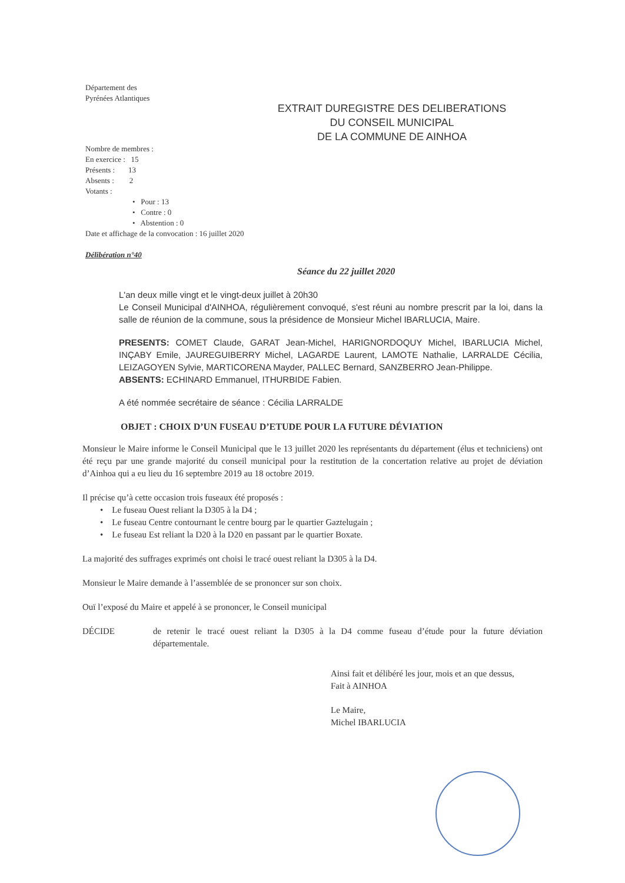Département des
Pyrénées Atlantiques
EXTRAIT DUREGISTRE DES DELIBERATIONS
DU CONSEIL MUNICIPAL
DE LA COMMUNE DE AINHOA
Nombre de membres :
En exercice : 15
Présents : 13
Absents : 2
Votants :
• Pour : 13
• Contre : 0
• Abstention : 0
Date et affichage de la convocation : 16 juillet 2020
Délibération n°40
Séance du 22 juillet 2020
L'an deux mille vingt et le vingt-deux juillet à 20h30
Le Conseil Municipal d'AINHOA, régulièrement convoqué, s'est réuni au nombre prescrit par la loi, dans la salle de réunion de la commune, sous la présidence de Monsieur Michel IBARLUCIA, Maire.
PRESENTS: COMET Claude, GARAT Jean-Michel, HARIGNORDOQUY Michel, IBARLUCIA Michel, INÇABY Emile, JAUREGUIBERRY Michel, LAGARDE Laurent, LAMOTE Nathalie, LARRALDE Cécilia, LEIZAGOYEN Sylvie, MARTICORENA Mayder, PALLEC Bernard, SANZBERRO Jean-Philippe.
ABSENTS: ECHINARD Emmanuel, ITHURBIDE Fabien.
A été nommée secrétaire de séance : Cécilia LARRALDE
OBJET : CHOIX D’UN FUSEAU D’ETUDE POUR LA FUTURE DÉVIATION
Monsieur le Maire informe le Conseil Municipal que le 13 juillet 2020 les représentants du département (élus et techniciens) ont été reçu par une grande majorité du conseil municipal pour la restitution de la concertation relative au projet de déviation d’Ainhoa qui a eu lieu du 16 septembre 2019 au 18 octobre 2019.
Il précise qu’à cette occasion trois fuseaux été proposés :
• Le fuseau Ouest reliant la D305 à la D4 ;
• Le fuseau Centre contournant le centre bourg par le quartier Gaztelugain ;
• Le fuseau Est reliant la D20 à la D20 en passant par le quartier Boxate.
La majorité des suffrages exprimés ont choisi le tracé ouest reliant la D305 à la D4.
Monsieur le Maire demande à l’assemblée de se prononcer sur son choix.
Ouï l’exposé du Maire et appelé à se prononcer, le Conseil municipal
DÉCIDE de retenir le tracé ouest reliant la D305 à la D4 comme fuseau d’étude pour la future déviation départementale.
Ainsi fait et délibéré les jour, mois et an que dessus,
Fait à AINHOA
Le Maire,
Michel IBARLUCIA